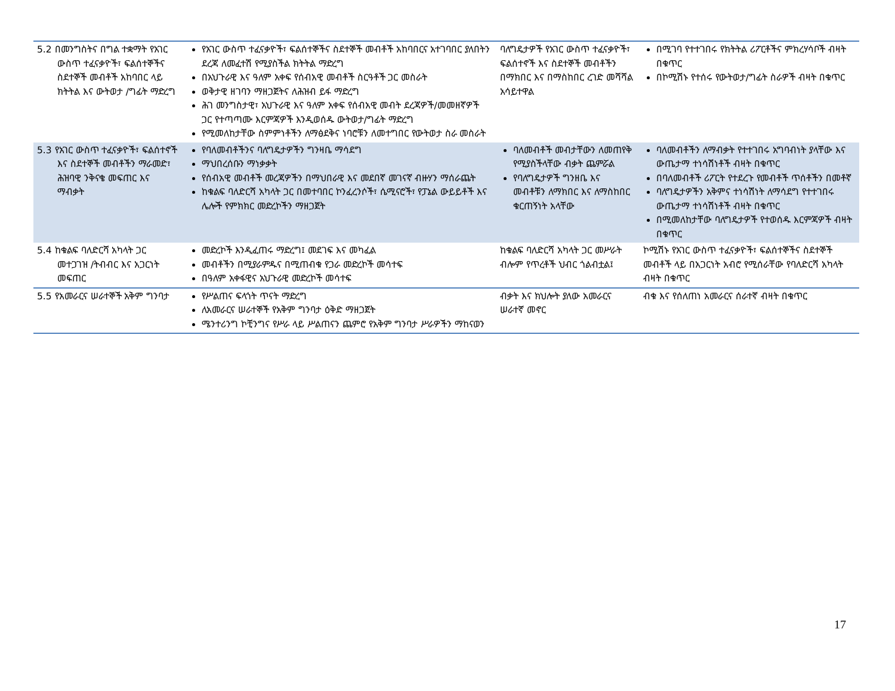| 5.2 በመንግስትና በግል ተቋማት የአገር ውስጥ ተፈናቃዮች፣ ፍልሰተኞችና ስደተኞች መብቶች አከባበር ላይ ክትትል እና ውትወታ /ግፊት ማድረግ | የአገር ውስጥ ተፈናቃዮች፣ ፍልሰተኞችና ስደተኞች መብቶች አከባበርና አተገባበር ያለበትን ደረጃ ለመፈተሽ የሚያስችል ክትትል ማድረግ በአህጉራዊ እና ዓለም አቀፍ የሰብአዊ መብቶች ስርዓቶች ጋር መስራት ወቅታዊ ዘገባን ማዘጋጀትና ለሕዝብ ይፋ ማድረግ ሕገ መንግስታዊ፣ አህጉራዊ እና ዓለም አቀፍ የሰብአዊ መብት ደረጃዎች/መመዘኛዎች ጋር የተጣጣሙ እርምጃዎች እንዲወሰዱ ውትወታ/ግፊት ማድረግ የሚመለከታቸው ስምምነቶችን ለማፅደቅና ነባሮቹን ለመተግበር የውትወታ ስራ መስራት | ባለግዴታዎች የአገር ውስጥ ተፈናቃዮች፣ ፍልሰተኖች እና ስደተኞች መብቶችን በማክበር እና በማስከበር ረገድ መሻሻል አሳይተዋል | በሚገባ የተተገበሩ የክትትል ሪፖርቶችና ምክረሃሳቦች ብዛት በቁጥር በኮሚሽኑ የተሰሩ የውትወታ/ግፊት ስራዎች ብዛት በቁጥር |
| 5.3 የአገር ውስጥ ተፈናቃዮች፣ ፍልሰተኖች እና ስደተኞች መብቶችን ማራመድ፣ ሕዝባዊ ንቅናቄ መፍጠር እና ማብቃት | የባለመብቶችንና ባለግዴታዎችን ግንዛቤ ማሳደግ ማህበረሰቡን ማነቃቃት የሰብአዊ መብቶች መረጃዎችን በማህበራዊ እና መደበኛ መገናኛ ብዙሃን ማሰራጨት ከቁልፍ ባለድርሻ አካላት ጋር በመተባበር ኮንፈረንሶች፣ ሴሚናሮች፣ የፓኔል ውይይቶች እና ሌሎች የምክክር መድረኮችን ማዘጋጀት | ባለመብቶች መብታቸውን ለመጠየቅ የሚያስችላቸው ብቃት ጨምሯል የባለግዴታዎች ግንዘቤ እና መብቶቹን ለማክበር እና ለማስከበር ቁርጠኝነት አላቸው | ባለመብቶችን ለማብቃት የተተገበሩ አግባብነት ያላቸው እና ውጤታማ ተነሳሽነቶች ብዛት በቁጥር በባለመብቶች ሪፖርት የተደረጉ የመብቶች ጥሰቶችን በመቶኛ ባለግዴታዎችን አቅምና ተነሳሽነት ለማሳደግ የተተገበሩ ውጤታማ ተነሳሽነቶች ብዛት በቁጥር በሚመለከታቸው ባለግዴታዎች የተወሰዱ እርምጃዎች ብዛት በቁጥር |
| 5.4 ከቁልፍ ባለድርሻ አካላት ጋር መተጋገዝ /ትብብር እና አጋርነት መፍጠር | መድረኮች እንዲፈጠሩ ማድረግ፤ መደገፍ እና መካፈል መብቶችን በሚያራምዱና በሚጠብቁ የጋራ መድረኮች መሳተፍ በዓለም አቀፋዊና አህጉራዊ መድረኮች መሳተፍ | ከቁልፍ ባለድርሻ አካላት ጋር መሥራት ብሎም የጥረቶች ህብር ጎልብቷል፤ | ኮሚሽኑ የአገር ውስጥ ተፈናቃዮች፣ ፍልሰተኞችና ስደተኞች መብቶች ላይ በአጋርነት አብሮ የሚሰራቸው የባለድርሻ አካላት ብዛት በቁጥር |
| 5.5 የአመራርና ሠራተኞች አቅም ግንባታ | የሥልጠና ፍላጎት ጥናት ማድረግ ለአመራርና ሠራተኞች የአቅም ግንባታ ዕቅድ ማዘጋጀት ሜንተሪንግ ኮቺንግና የሥራ ላይ ሥልጠናን ጨምሮ የአቅም ግንባታ ሥራዎችን ማከናወን | ብቃት እና ክህሎት ያለው አመራርና ሠራተኛ መኖር | ብቁ እና የሰለጠነ አመራርና ሰራተኛ ብዛት በቁጥር |
17